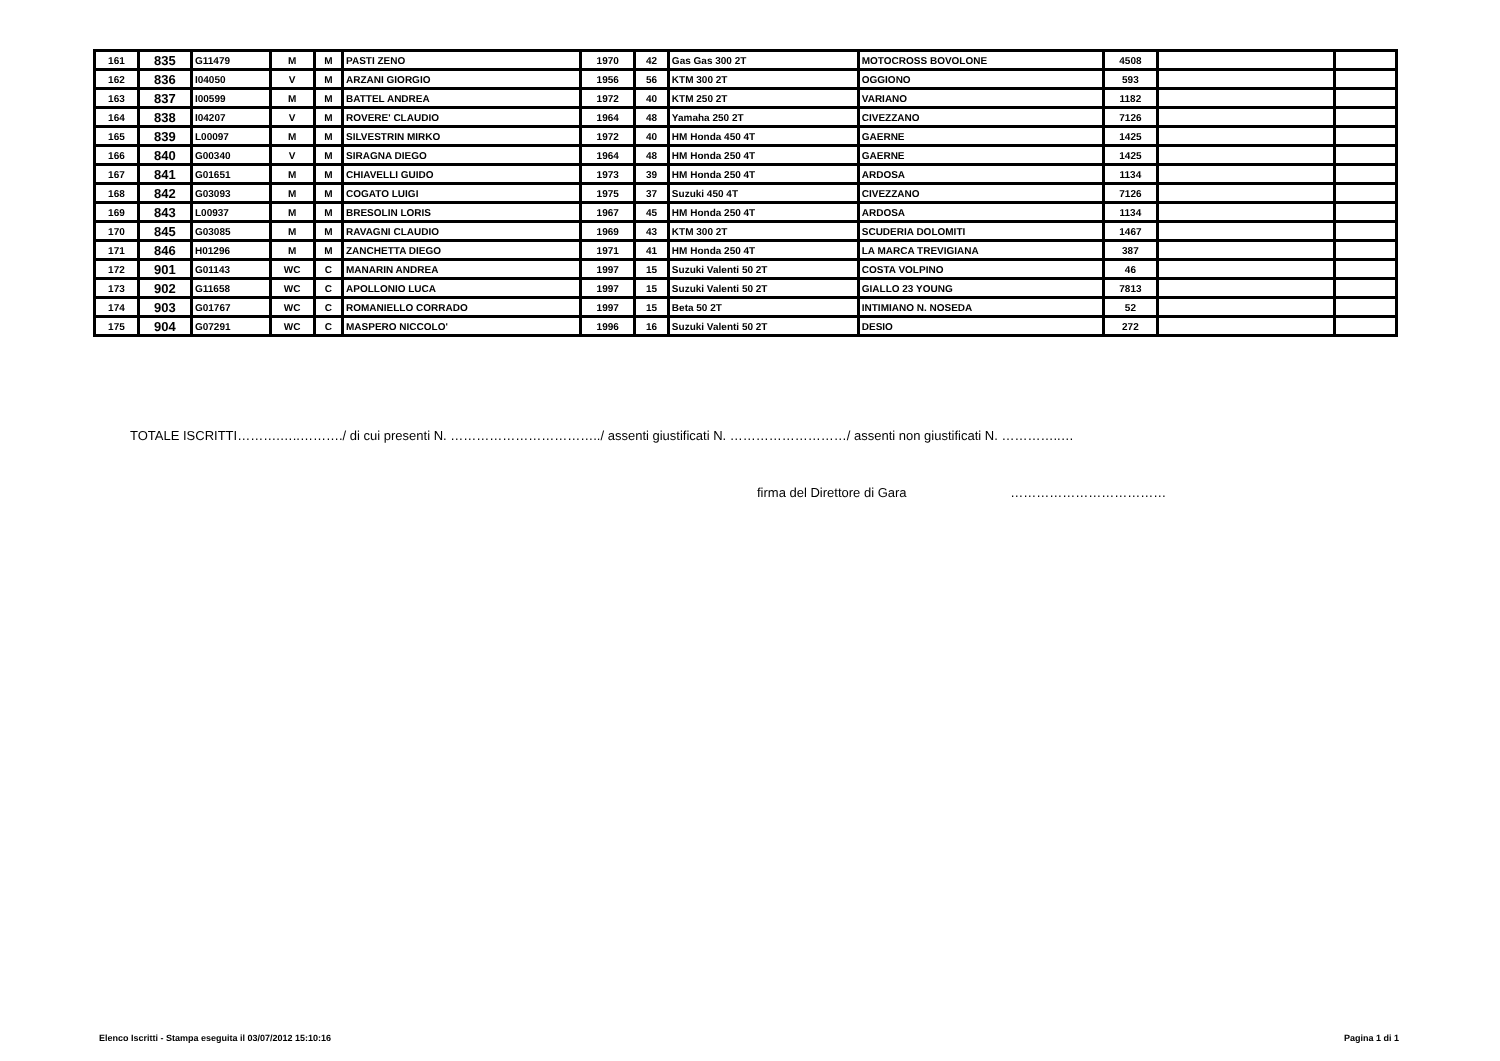| 161 | 835 | G11479 | M | M | PASTI ZENO | 1970 | 42 | Gas Gas 300 2T | MOTOCROSS BOVOLONE | 4508 | | |
| 162 | 836 | I04050 | V | M | ARZANI GIORGIO | 1956 | 56 | KTM 300 2T | OGGIONO | 593 | | |
| 163 | 837 | I00599 | M | M | BATTEL ANDREA | 1972 | 40 | KTM 250 2T | VARIANO | 1182 | | |
| 164 | 838 | I04207 | V | M | ROVERE' CLAUDIO | 1964 | 48 | Yamaha 250 2T | CIVEZZANO | 7126 | | |
| 165 | 839 | L00097 | M | M | SILVESTRIN MIRKO | 1972 | 40 | HM Honda 450 4T | GAERNE | 1425 | | |
| 166 | 840 | G00340 | V | M | SIRAGNA DIEGO | 1964 | 48 | HM Honda 250 4T | GAERNE | 1425 | | |
| 167 | 841 | G01651 | M | M | CHIAVELLI GUIDO | 1973 | 39 | HM Honda 250 4T | ARDOSA | 1134 | | |
| 168 | 842 | G03093 | M | M | COGATO LUIGI | 1975 | 37 | Suzuki 450 4T | CIVEZZANO | 7126 | | |
| 169 | 843 | L00937 | M | M | BRESOLIN LORIS | 1967 | 45 | HM Honda 250 4T | ARDOSA | 1134 | | |
| 170 | 845 | G03085 | M | M | RAVAGNI CLAUDIO | 1969 | 43 | KTM 300 2T | SCUDERIA DOLOMITI | 1467 | | |
| 171 | 846 | H01296 | M | M | ZANCHETTA DIEGO | 1971 | 41 | HM Honda 250 4T | LA MARCA TREVIGIANA | 387 | | |
| 172 | 901 | G01143 | WC | C | MANARIN ANDREA | 1997 | 15 | Suzuki Valenti 50 2T | COSTA VOLPINO | 46 | | |
| 173 | 902 | G11658 | WC | C | APOLLONIO LUCA | 1997 | 15 | Suzuki Valenti 50 2T | GIALLO 23 YOUNG | 7813 | | |
| 174 | 903 | G01767 | WC | C | ROMANIELLO CORRADO | 1997 | 15 | Beta 50 2T | INTIMIANO N. NOSEDA | 52 | | |
| 175 | 904 | G07291 | WC | C | MASPERO NICCOLO' | 1996 | 16 | Suzuki Valenti 50 2T | DESIO | 272 | | |
TOTALE ISCRITTI……….…..………./ di cui presenti N. ……………………………../ assenti giustificati N. ………………………/ assenti non giustificati N. …………..…
firma del Direttore di Gara ………………………………
Elenco Iscritti - Stampa eseguita il 03/07/2012 15:10:16 Pagina 1 di 1